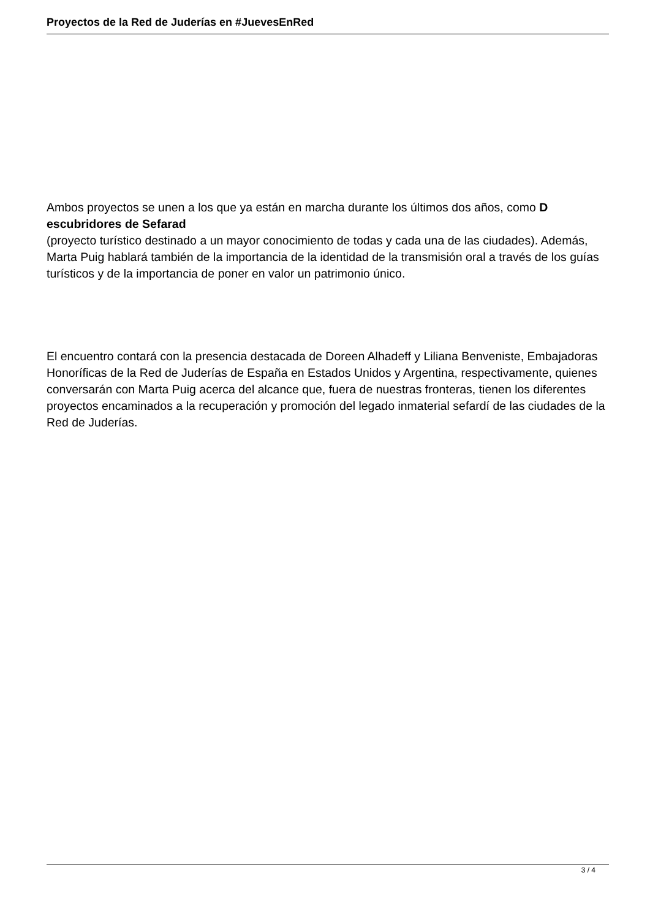Proyectos de la Red de Juderías en #JuevesEnRed
Ambos proyectos se unen a los que ya están en marcha durante los últimos dos años, como D escubridores de Sefarad
(proyecto turístico destinado a un mayor conocimiento de todas y cada una de las ciudades). Además, Marta Puig hablará también de la importancia de la identidad de la transmisión oral a través de los guías turísticos y de la importancia de poner en valor un patrimonio único.
El encuentro contará con la presencia destacada de Doreen Alhadeff y Liliana Benveniste, Embajadoras Honoríficas de la Red de Juderías de España en Estados Unidos y Argentina, respectivamente, quienes conversarán con Marta Puig acerca del alcance que, fuera de nuestras fronteras, tienen los diferentes proyectos encaminados a la recuperación y promoción del legado inmaterial sefardí de las ciudades de la Red de Juderías.
3 / 4